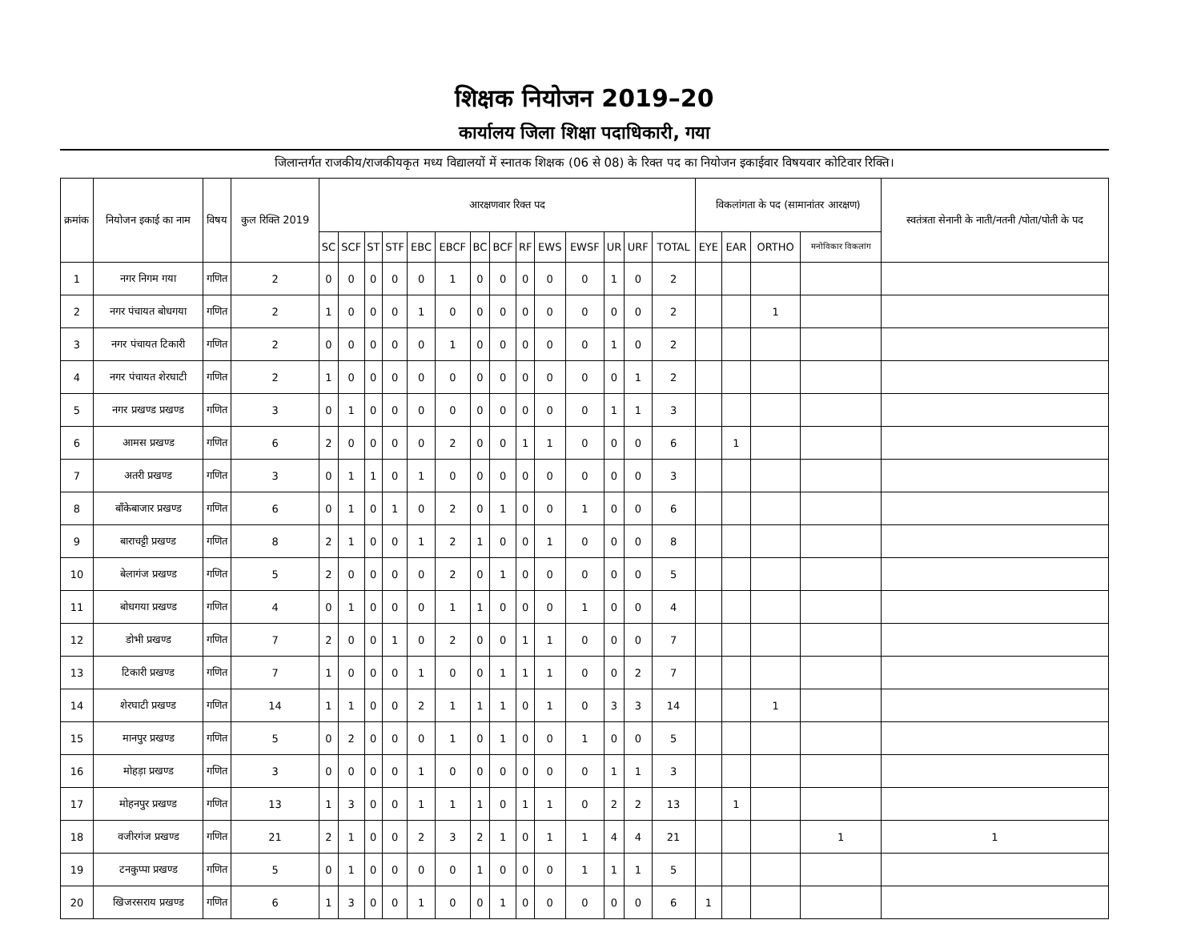शिक्षक नियोजन 2019–20
कार्यालय जिला शिक्षा पदाधिकारी, गया
जिलान्तर्गत राजकीय/राजकीयकृत मध्य विद्यालयों में स्नातक शिक्षक (06 से 08) के रिक्त पद का नियोजन इकाईवार विषयवार कोटिवार रिक्ति।
| क्रमांक | नियोजन इकाई का नाम | विषय | कुल रिक्ति 2019 | आरक्षणवार रिक्त पद | | | | | | | | | | | | | | विकलांगता के पद (सामानांतर आरक्षण) | | | | स्वतंत्रता सेनानी के नाती/नतनी /पोता/पोती के पद |
| --- | --- | --- | --- | --- | --- | --- | --- | --- | --- | --- | --- | --- | --- | --- | --- | --- | --- | --- | --- | --- | --- | --- |
| | | | | SC | SCF | ST | STF | EBC | EBCF | BC | BCF | RF | EWS | EWSF | UR | URF | TOTAL | EYE | EAR | ORTHO | मनोविकार विकलांग | |
| 1 | नगर निगम गया | गणित | 2 | 0 | 0 | 0 | 0 | 0 | 1 | 0 | 0 | 0 | 0 | 0 | 1 | 0 | 2 | | | | | |
| 2 | नगर पंचायत बोधगया | गणित | 2 | 1 | 0 | 0 | 0 | 1 | 0 | 0 | 0 | 0 | 0 | 0 | 0 | 0 | 2 | | | 1 | | |
| 3 | नगर पंचायत टिकारी | गणित | 2 | 0 | 0 | 0 | 0 | 0 | 1 | 0 | 0 | 0 | 0 | 0 | 1 | 0 | 2 | | | | | |
| 4 | नगर पंचायत शेरघाटी | गणित | 2 | 1 | 0 | 0 | 0 | 0 | 0 | 0 | 0 | 0 | 0 | 0 | 0 | 1 | 2 | | | | | |
| 5 | नगर प्रखण्ड प्रखण्ड | गणित | 3 | 0 | 1 | 0 | 0 | 0 | 0 | 0 | 0 | 0 | 0 | 0 | 1 | 1 | 3 | | | | | |
| 6 | आमस प्रखण्ड | गणित | 6 | 2 | 0 | 0 | 0 | 0 | 2 | 0 | 0 | 1 | 1 | 0 | 0 | 0 | 6 | | 1 | | | |
| 7 | अतरी प्रखण्ड | गणित | 3 | 0 | 1 | 1 | 0 | 1 | 0 | 0 | 0 | 0 | 0 | 0 | 0 | 0 | 3 | | | | | |
| 8 | बाँकेबाजार प्रखण्ड | गणित | 6 | 0 | 1 | 0 | 1 | 0 | 2 | 0 | 1 | 0 | 0 | 1 | 0 | 0 | 6 | | | | | |
| 9 | बाराचट्टी प्रखण्ड | गणित | 8 | 2 | 1 | 0 | 0 | 1 | 2 | 1 | 0 | 0 | 1 | 0 | 0 | 0 | 8 | | | | | |
| 10 | बेलागंज प्रखण्ड | गणित | 5 | 2 | 0 | 0 | 0 | 0 | 2 | 0 | 1 | 0 | 0 | 0 | 0 | 0 | 5 | | | | | |
| 11 | बोधगया प्रखण्ड | गणित | 4 | 0 | 1 | 0 | 0 | 0 | 1 | 1 | 0 | 0 | 0 | 1 | 0 | 0 | 4 | | | | | |
| 12 | डोभी प्रखण्ड | गणित | 7 | 2 | 0 | 0 | 1 | 0 | 2 | 0 | 0 | 1 | 1 | 0 | 0 | 0 | 7 | | | | | |
| 13 | टिकारी प्रखण्ड | गणित | 7 | 1 | 0 | 0 | 0 | 1 | 0 | 0 | 1 | 1 | 1 | 0 | 0 | 2 | 7 | | | | | |
| 14 | शेरघाटी प्रखण्ड | गणित | 14 | 1 | 1 | 0 | 0 | 2 | 1 | 1 | 1 | 0 | 1 | 0 | 3 | 3 | 14 | | | 1 | | |
| 15 | मानपुर प्रखण्ड | गणित | 5 | 0 | 2 | 0 | 0 | 0 | 1 | 0 | 1 | 0 | 0 | 1 | 0 | 0 | 5 | | | | | |
| 16 | मोहड़ा प्रखण्ड | गणित | 3 | 0 | 0 | 0 | 0 | 1 | 0 | 0 | 0 | 0 | 0 | 0 | 1 | 1 | 3 | | | | | |
| 17 | मोहनपुर प्रखण्ड | गणित | 13 | 1 | 3 | 0 | 0 | 1 | 1 | 1 | 0 | 1 | 1 | 0 | 2 | 2 | 13 | | 1 | | | |
| 18 | वजीरगंज प्रखण्ड | गणित | 21 | 2 | 1 | 0 | 0 | 2 | 3 | 2 | 1 | 0 | 1 | 1 | 4 | 4 | 21 | | | | 1 | 1 |
| 19 | टनकुप्पा प्रखण्ड | गणित | 5 | 0 | 1 | 0 | 0 | 0 | 0 | 1 | 0 | 0 | 0 | 1 | 1 | 1 | 5 | | | | | |
| 20 | खिजरसराय प्रखण्ड | गणित | 6 | 1 | 3 | 0 | 0 | 1 | 0 | 0 | 1 | 0 | 0 | 0 | 0 | 0 | 6 | 1 | | | | |